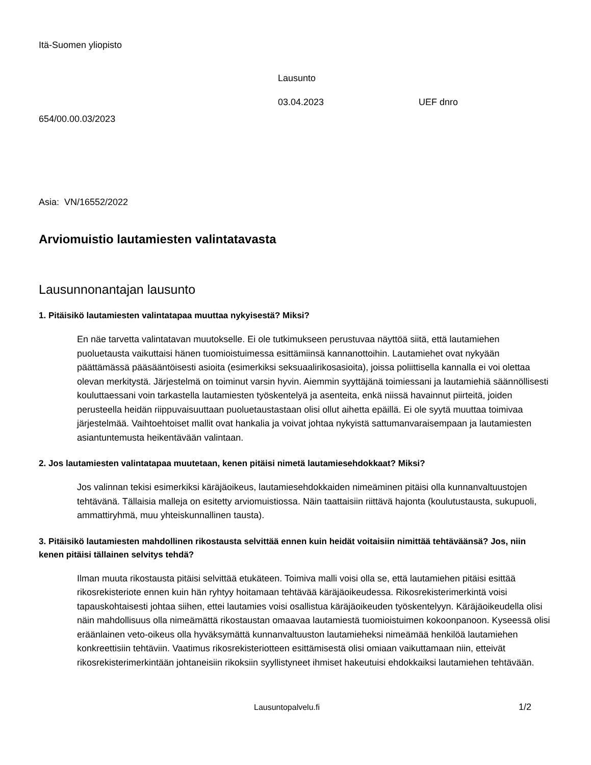Itä-Suomen yliopisto
Lausunto
03.04.2023 UEF dnro
654/00.00.03/2023
Asia: VN/16552/2022
Arviomuistio lautamiesten valintatavasta
Lausunnonantajan lausunto
1. Pitäisikö lautamiesten valintatapaa muuttaa nykyisestä? Miksi?
En näe tarvetta valintatavan muutokselle. Ei ole tutkimukseen perustuvaa näyttöä siitä, että lautamiehen puoluetausta vaikuttaisi hänen tuomioistuimessa esittämiinsä kannanottoihin. Lautamiehet ovat nykyään päättämässä pääsääntöisesti asioita (esimerkiksi seksuaalirikosasioita), joissa poliittisella kannalla ei voi olettaa olevan merkitystä. Järjestelmä on toiminut varsin hyvin. Aiemmin syyttäjänä toimiessani ja lautamiehiä säännöllisesti kouluttaessani voin tarkastella lautamiesten työskentelyä ja asenteita, enkä niissä havainnut piirteitä, joiden perusteella heidän riippuvaisuuttaan puoluetaustastaan olisi ollut aihetta epäillä. Ei ole syytä muuttaa toimivaa järjestelmää. Vaihtoehtoiset mallit ovat hankalia ja voivat johtaa nykyistä sattumanvaraisempaan ja lautamiesten asiantuntemusta heikentävään valintaan.
2. Jos lautamiesten valintatapaa muutetaan, kenen pitäisi nimetä lautamiesehdokkaat? Miksi?
Jos valinnan tekisi esimerkiksi käräjäoikeus, lautamiesehdokkaiden nimeäminen pitäisi olla kunnanvaltuustojen tehtävänä. Tällaisia malleja on esitetty arviomuistiossa. Näin taattaisiin riittävä hajonta (koulutustausta, sukupuoli, ammattiryhmä, muu yhteiskunnallinen tausta).
3. Pitäisikö lautamiesten mahdollinen rikostausta selvittää ennen kuin heidät voitaisiin nimittää tehtäväänsä? Jos, niin kenen pitäisi tällainen selvitys tehdä?
Ilman muuta rikostausta pitäisi selvittää etukäteen. Toimiva malli voisi olla se, että lautamiehen pitäisi esittää rikosrekisteriote ennen kuin hän ryhtyy hoitamaan tehtävää käräjäoikeudessa. Rikosrekisterimerkintä voisi tapauskohtaisesti johtaa siihen, ettei lautamies voisi osallistua käräjäoikeuden työskentelyyn. Käräjäoikeudella olisi näin mahdollisuus olla nimeämättä rikostaustan omaavaa lautamiestä tuomioistuimen kokoonpanoon. Kyseessä olisi eräänlainen veto-oikeus olla hyväksymättä kunnanvaltuuston lautamieheksi nimeämää henkilöä lautamiehen konkreettisiin tehtäviin. Vaatimus rikosrekisteriotteen esittämisestä olisi omiaan vaikuttamaan niin, etteivät rikosrekisterimerkintään johtaneisiin rikoksiin syyllistyneet ihmiset hakeutuisi ehdokkaiksi lautamiehen tehtävään.
Lausuntopalvelu.fi 1/2